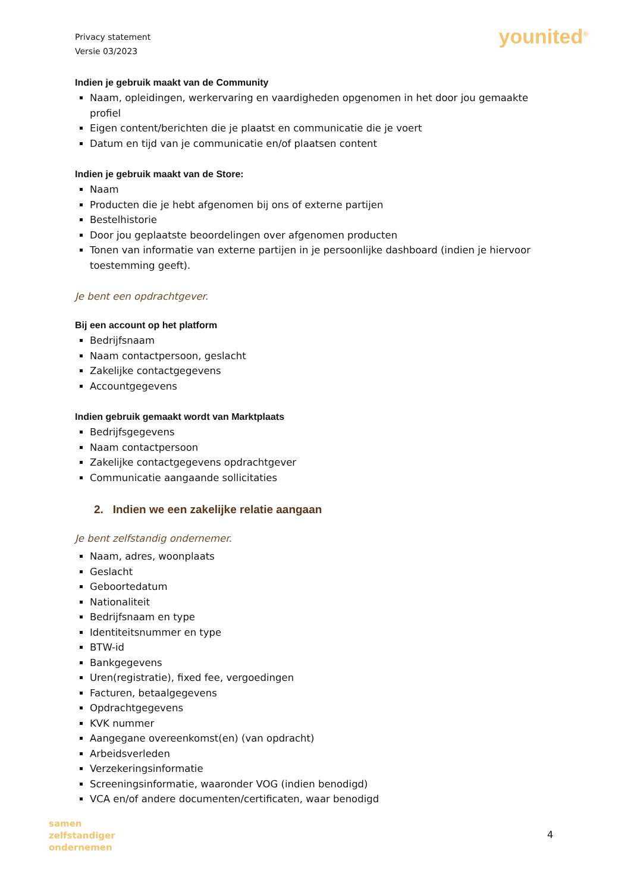Privacy statement
Versie 03/2023
younited<sup>®</sup>
Indien je gebruik maakt van de Community
Naam, opleidingen, werkervaring en vaardigheden opgenomen in het door jou gemaakte profiel
Eigen content/berichten die je plaatst en communicatie die je voert
Datum en tijd van je communicatie en/of plaatsen content
Indien je gebruik maakt van de Store:
Naam
Producten die je hebt afgenomen bij ons of externe partijen
Bestelhistorie
Door jou geplaatste beoordelingen over afgenomen producten
Tonen van informatie van externe partijen in je persoonlijke dashboard (indien je hiervoor toestemming geeft).
Je bent een opdrachtgever.
Bij een account op het platform
Bedrijfsnaam
Naam contactpersoon, geslacht
Zakelijke contactgegevens
Accountgegevens
Indien gebruik gemaakt wordt van Marktplaats
Bedrijfsgegevens
Naam contactpersoon
Zakelijke contactgegevens opdrachtgever
Communicatie aangaande sollicitaties
2. Indien we een zakelijke relatie aangaan
Je bent zelfstandig ondernemer.
Naam, adres, woonplaats
Geslacht
Geboortedatum
Nationaliteit
Bedrijfsnaam en type
Identiteitsnummer en type
BTW-id
Bankgegevens
Uren(registratie), fixed fee, vergoedingen
Facturen, betaalgegevens
Opdrachtgegevens
KVK nummer
Aangegane overeenkomst(en) (van opdracht)
Arbeidsverleden
Verzekeringsinformatie
Screeningsinformatie, waaronder VOG (indien benodigd)
VCA en/of andere documenten/certificaten, waar benodigd
samen
zelfstandiger
ondernemen
4